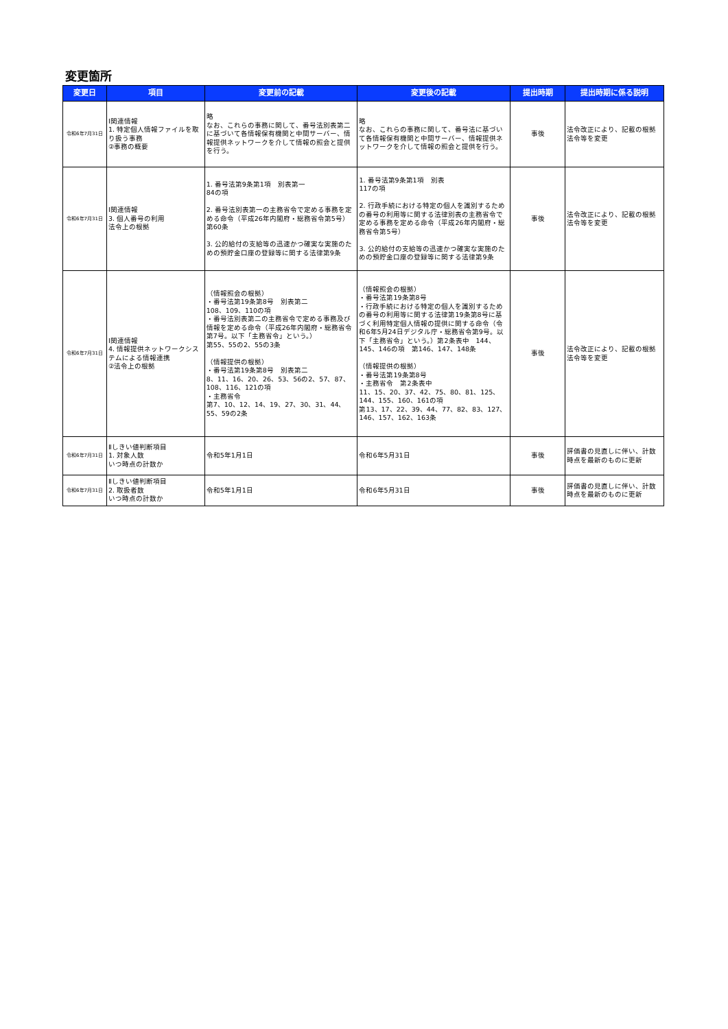変更箇所
| 変更日 | 項目 | 変更前の記載 | 変更後の記載 | 提出時期 | 提出時期に係る説明 |
| --- | --- | --- | --- | --- | --- |
| 令和6年7月31日 | Ⅰ関連情報 1. 特定個人情報ファイルを取り扱う事務 ②事務の概要 | 略 なお、これらの事務に関して、番号法別表第二に基づいて各情報保有機関と中間サーバー、情報提供ネットワークを介して情報の照会と提供を行う。 | 略 なお、これらの事務に関して、番号法に基づいて各情報保有機関と中間サーバー、情報提供ネットワークを介して情報の照会と提供を行う。 | 事後 | 法令改正により、記載の根拠法令等を変更 |
| 令和6年7月31日 | Ⅰ関連情報 3. 個人番号の利用 法令上の根拠 | 1. 番号法第9条第1項 別表第一 84の項 2. 番号法別表第一の主務省令で定める事務を定める命令（平成26年内閣府・総務省令第5号） 第60条 3. 公的給付の支給等の迅速かつ確実な実施のための預貯金口座の登録等に関する法律第9条 | 1. 番号法第9条第1項 別表 117の項 2. 行政手続における特定の個人を識別するための番号の利用等に関する法律別表の主務省令で定める事務を定める命令（平成26年内閣府・総務省令第5号） 3. 公的給付の支給等の迅速かつ確実な実施のための預貯金口座の登録等に関する法律第9条 | 事後 | 法令改正により、記載の根拠法令等を変更 |
| 令和6年7月31日 | Ⅰ関連情報 4. 情報提供ネットワークシステムによる情報連携 ②法令上の根拠 | （情報照会の根拠） ・番号法第19条第8号 別表第二 108、109、110の項 ・番号法別表第二の主務省令で定める事務及び情報を定める命令（平成26年内閣府・総務省令第7号。以下「主務省令」という。） 第55、55の2、55の3条 （情報提供の根拠） ・番号法第19条第8号 別表第二 8、11、16、20、26、53、56の2、57、87、108、116、121の項 ・主務省令 第7、10、12、14、19、27、30、31、44、55、59の2条 | （情報照会の根拠） ・番号法第19条第8号 ・行政手続における特定の個人を識別するための番号の利用等に関する法律第19条第8号に基づく利用特定個人情報の提供に関する命令（令和6年5月24日デジタル庁・総務省令第9号。以下「主務省令」という。）第2条表中 144、145、146の項 第146、147、148条 （情報提供の根拠） ・番号法第19条第8号 ・主務省令 第2条表中 11、15、20、37、42、75、80、81、125、144、155、160、161の項 第13、17、22、39、44、77、82、83、127、146、157、162、163条 | 事後 | 法令改正により、記載の根拠法令等を変更 |
| 令和6年7月31日 | Ⅱしきい値判断項目 1. 対象人数 いつ時点の計数か | 令和5年1月1日 | 令和6年5月31日 | 事後 | 評価書の見直しに伴い、計数時点を最新のものに更新 |
| 令和6年7月31日 | Ⅱしきい値判断項目 2. 取扱者数 いつ時点の計数か | 令和5年1月1日 | 令和6年5月31日 | 事後 | 評価書の見直しに伴い、計数時点を最新のものに更新 |